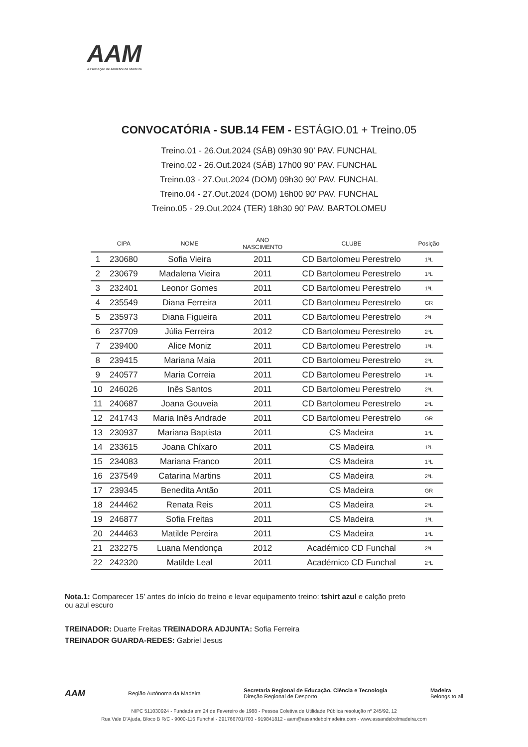AAM
Associação de Andebol da Madeira
CONVOCATÓRIA - SUB.14 FEM - ESTÁGIO.01 + Treino.05
Treino.01 - 26.Out.2024 (SÁB) 09h30 90’ PAV. FUNCHAL
Treino.02 - 26.Out.2024 (SÁB) 17h00 90’ PAV. FUNCHAL
Treino.03 - 27.Out.2024 (DOM) 09h30 90’ PAV. FUNCHAL
Treino.04 - 27.Out.2024 (DOM) 16h00 90’ PAV. FUNCHAL
Treino.05 - 29.Out.2024 (TER) 18h30 90’ PAV. BARTOLOMEU
| | CIPA | NOME | ANO NASCIMENTO | CLUBE | Posição |
| --- | --- | --- | --- | --- | --- |
| 1 | 230680 | Sofia Vieira | 2011 | CD Bartolomeu Perestrelo | 1ªL |
| 2 | 230679 | Madalena Vieira | 2011 | CD Bartolomeu Perestrelo | 1ºL |
| 3 | 232401 | Leonor Gomes | 2011 | CD Bartolomeu Perestrelo | 1ªL |
| 4 | 235549 | Diana Ferreira | 2011 | CD Bartolomeu Perestrelo | GR |
| 5 | 235973 | Diana Figueira | 2011 | CD Bartolomeu Perestrelo | 2ªL |
| 6 | 237709 | Júlia Ferreira | 2012 | CD Bartolomeu Perestrelo | 2ªL |
| 7 | 239400 | Alice Moniz | 2011 | CD Bartolomeu Perestrelo | 1ªL |
| 8 | 239415 | Mariana Maia | 2011 | CD Bartolomeu Perestrelo | 2ªL |
| 9 | 240577 | Maria Correia | 2011 | CD Bartolomeu Perestrelo | 1ªL |
| 10 | 246026 | Inês Santos | 2011 | CD Bartolomeu Perestrelo | 2ªL |
| 11 | 240687 | Joana Gouveia | 2011 | CD Bartolomeu Perestrelo | 2ªL |
| 12 | 241743 | Maria Inês Andrade | 2011 | CD Bartolomeu Perestrelo | GR |
| 13 | 230937 | Mariana Baptista | 2011 | CS Madeira | 1ªL |
| 14 | 233615 | Joana Chíxaro | 2011 | CS Madeira | 1ºL |
| 15 | 234083 | Mariana Franco | 2011 | CS Madeira | 1ªL |
| 16 | 237549 | Catarina Martins | 2011 | CS Madeira | 2ªL |
| 17 | 239345 | Benedita Antão | 2011 | CS Madeira | GR |
| 18 | 244462 | Renata Reis | 2011 | CS Madeira | 2ªL |
| 19 | 246877 | Sofia Freitas | 2011 | CS Madeira | 1ªL |
| 20 | 244463 | Matilde Pereira | 2011 | CS Madeira | 1ªL |
| 21 | 232275 | Luana Mendonça | 2012 | Académico CD Funchal | 2ªL |
| 22 | 242320 | Matilde Leal | 2011 | Académico CD Funchal | 2ªL |
Nota.1: Comparecer 15’ antes do início do treino e levar equipamento treino: tshirt azul e calção preto ou azul escuro
TREINADOR: Duarte Freitas TREINADORA ADJUNTA: Sofia Ferreira
TREINADOR GUARDA-REDES: Gabriel Jesus
AAM
Região Autónoma da Madeira
Secretaria Regional de Educação, Ciência e Tecnologia
Direção Regional de Desporto
Madeira
Belongs to all
NIPC 511030924 - Fundada em 24 de Fevereiro de 1988 - Pessoa Coletiva de Utilidade Pública resolução nº 245/92, 12
Rua Vale D’Ajuda, Bloco B R/C - 9000-116 Funchal - 291766701/703 - 919841812 - aam@assandebolmadeira.com - www.assandebolmadeira.com